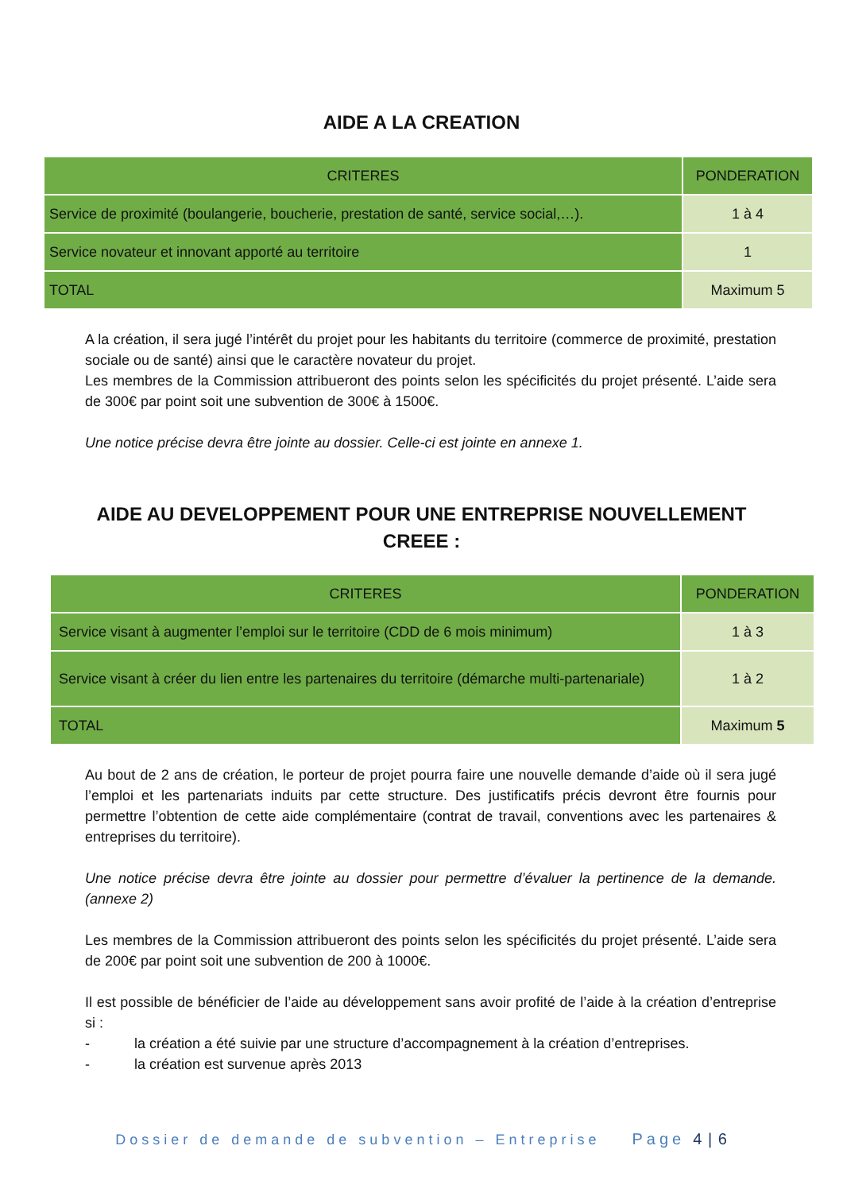AIDE A LA CREATION
| CRITERES | PONDERATION |
| --- | --- |
| Service de proximité (boulangerie, boucherie, prestation de santé, service social,…). | 1 à 4 |
| Service novateur et innovant apporté au territoire | 1 |
| TOTAL | Maximum 5 |
A la création, il sera jugé l’intérêt du projet pour les habitants du territoire (commerce de proximité, prestation sociale ou de santé) ainsi que le caractère novateur du projet.
Les membres de la Commission attribueront des points selon les spécificités du projet présenté. L’aide sera de 300€ par point soit une subvention de 300€ à 1500€.
Une notice précise devra être jointe au dossier. Celle-ci est jointe en annexe 1.
AIDE AU DEVELOPPEMENT POUR UNE ENTREPRISE NOUVELLEMENT
CREEE :
| CRITERES | PONDERATION |
| --- | --- |
| Service visant à augmenter l’emploi sur le territoire (CDD de 6 mois minimum) | 1 à 3 |
| Service visant à créer du lien entre les partenaires du territoire (démarche multi-partenariale) | 1 à 2 |
| TOTAL | Maximum 5 |
Au bout de 2 ans de création, le porteur de projet pourra faire une nouvelle demande d’aide où il sera jugé l’emploi et les partenariats induits par cette structure. Des justificatifs précis devront être fournis pour permettre l’obtention de cette aide complémentaire (contrat de travail, conventions avec les partenaires & entreprises du territoire).
Une notice précise devra être jointe au dossier pour permettre d’évaluer la pertinence de la demande. (annexe 2)
Les membres de la Commission attribueront des points selon les spécificités du projet présenté. L’aide sera de 200€ par point soit une subvention de 200 à 1000€.
Il est possible de bénéficier de l’aide au développement sans avoir profité de l’aide à la création d’entreprise si :
- la création a été suivie par une structure d’accompagnement à la création d’entreprises.
- la création est survenue après 2013
Dossier de demande de subvention – Entreprise Page 4 | 6